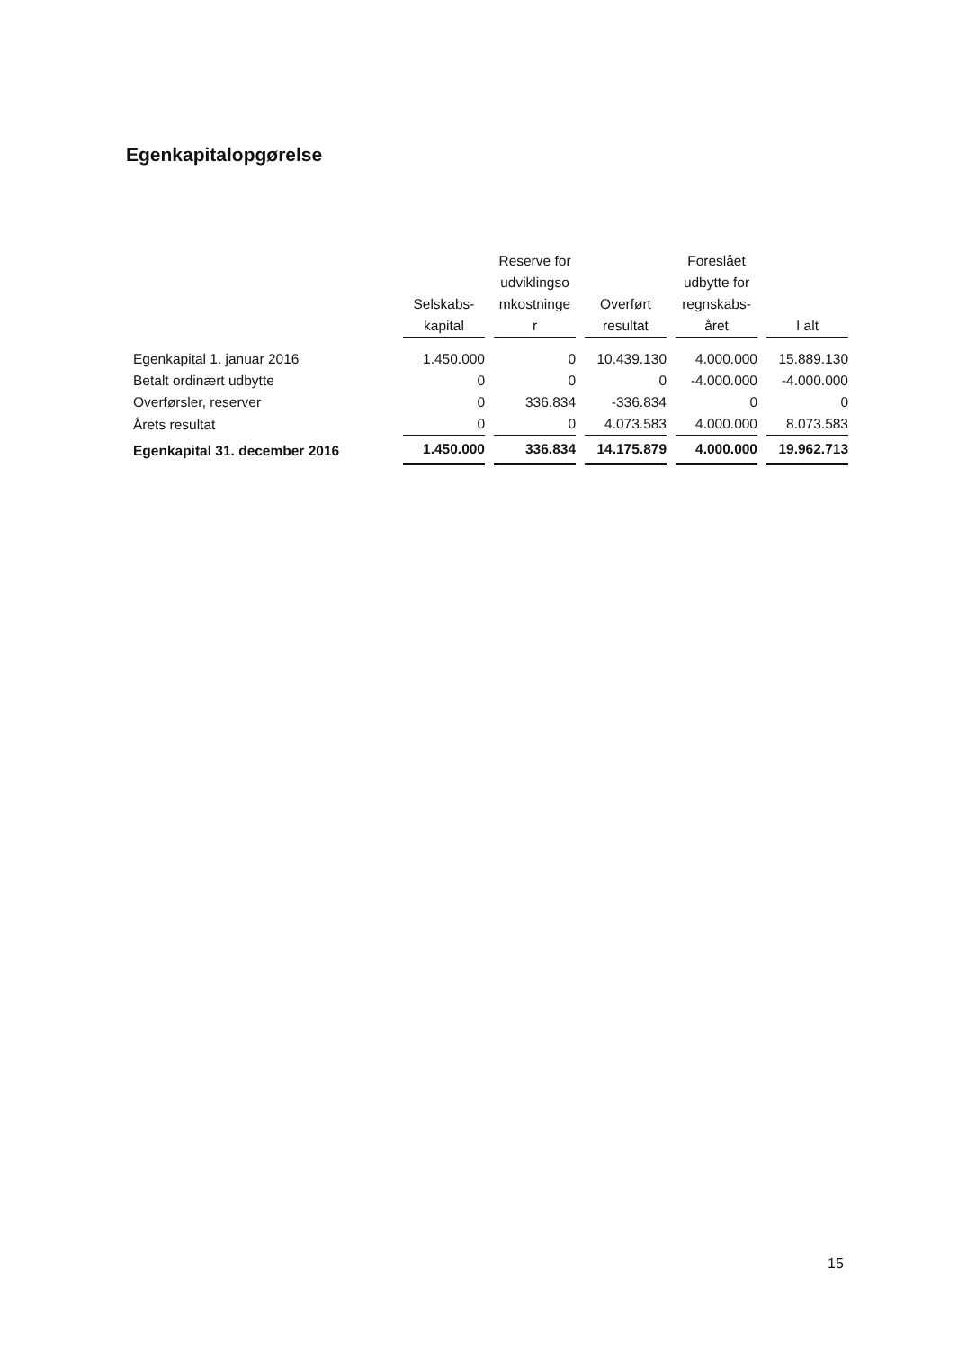Egenkapitalopgørelse
| | Selskabs- kapital | Reserve for udviklingso mkostninge r | Overført resultat | Foreslået udbytte for regnskabs- året | I alt |
| --- | --- | --- | --- | --- | --- |
| Egenkapital 1. januar 2016 | 1.450.000 | 0 | 10.439.130 | 4.000.000 | 15.889.130 |
| Betalt ordinært udbytte | 0 | 0 | 0 | -4.000.000 | -4.000.000 |
| Overførsler, reserver | 0 | 336.834 | -336.834 | 0 | 0 |
| Årets resultat | 0 | 0 | 4.073.583 | 4.000.000 | 8.073.583 |
| Egenkapital 31. december 2016 | 1.450.000 | 336.834 | 14.175.879 | 4.000.000 | 19.962.713 |
15